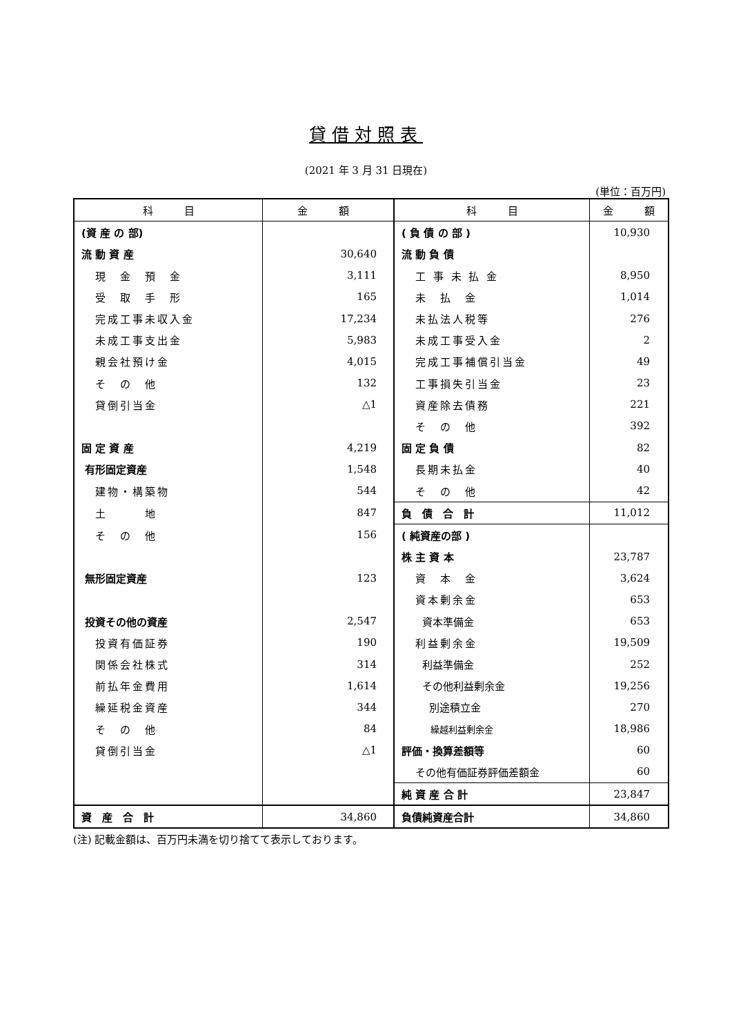貸借対照表
(2021 年 3 月 31 日現在)
(単位：百万円)
| 科 目 | 金 額 | 科 目 | 金 額 |
| --- | --- | --- | --- |
| (資 産 の 部) | | ( 負 債 の 部 ) | 10,930 |
| 流 動 資 産 | 30,640 | 流 動 負 債 | |
| 現 金 預 金 | 3,111 | 工 事 未 払 金 | 8,950 |
| 受 取 手 形 | 165 | 未 払 金 | 1,014 |
| 完成工事未収入金 | 17,234 | 未払法人税等 | 276 |
| 未成工事支出金 | 5,983 | 未成工事受入金 | 2 |
| 親会社預け金 | 4,015 | 完成工事補償引当金 | 49 |
| そ の 他 | 132 | 工事損失引当金 | 23 |
| 貸倒引当金 | △1 | 資産除去債務 | 221 |
| | | そ の 他 | 392 |
| 固 定 資 産 | 4,219 | 固 定 負 債 | 82 |
| 有形固定資産 | 1,548 | 長期未払金 | 40 |
| 建物・構築物 | 544 | そ の 他 | 42 |
| 土 地 | 847 | 負 債 合 計 | 11,012 |
| そ の 他 | 156 | ( 純資産の部 ) | |
| | | 株 主 資 本 | 23,787 |
| 無形固定資産 | 123 | 資 本 金 | 3,624 |
| | | 資本剰余金 | 653 |
| 投資その他の資産 | 2,547 | 資本準備金 | 653 |
| 投資有価証券 | 190 | 利益剰余金 | 19,509 |
| 関係会社株式 | 314 | 利益準備金 | 252 |
| 前払年金費用 | 1,614 | その他利益剰余金 | 19,256 |
| 繰延税金資産 | 344 | 別途積立金 | 270 |
| そ の 他 | 84 | 繰越利益剰余金 | 18,986 |
| 貸倒引当金 | △1 | 評価・換算差額等 | 60 |
| | | その他有価証券評価差額金 | 60 |
| | | 純 資 産 合 計 | 23,847 |
| 資 産 合 計 | 34,860 | 負債純資産合計 | 34,860 |
(注) 記載金額は、百万円未満を切り捨てて表示しております。